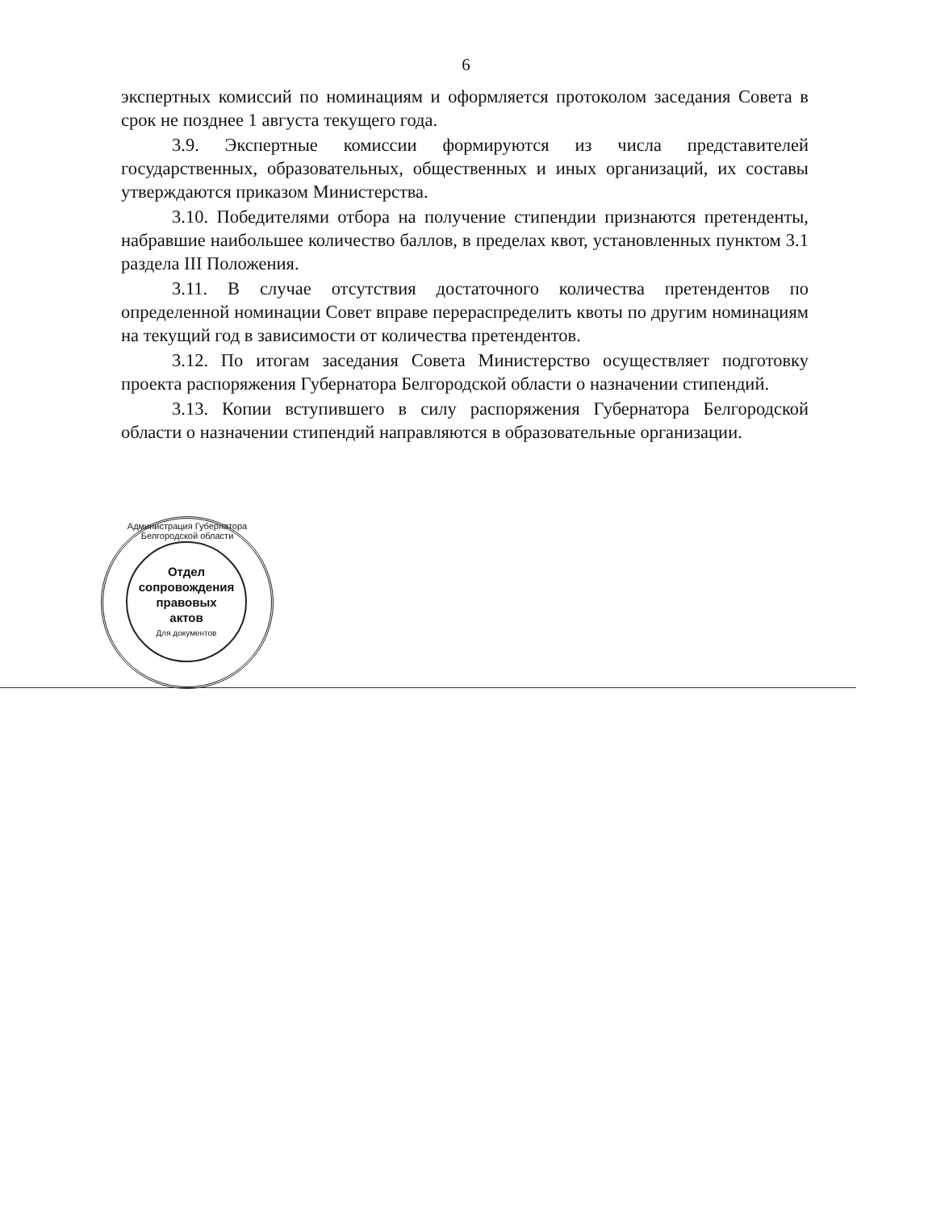6
экспертных комиссий по номинациям и оформляется протоколом заседания Совета в срок не позднее 1 августа текущего года.
3.9. Экспертные комиссии формируются из числа представителей государственных, образовательных, общественных и иных организаций, их составы утверждаются приказом Министерства.
3.10. Победителями отбора на получение стипендии признаются претенденты, набравшие наибольшее количество баллов, в пределах квот, установленных пунктом 3.1 раздела III Положения.
3.11. В случае отсутствия достаточного количества претендентов по определенной номинации Совет вправе перераспределить квоты по другим номинациям на текущий год в зависимости от количества претендентов.
3.12. По итогам заседания Совета Министерство осуществляет подготовку проекта распоряжения Губернатора Белгородской области о назначении стипендий.
3.13. Копии вступившего в силу распоряжения Губернатора Белгородской области о назначении стипендий направляются в образовательные организации.
Администрация Губернатора Белгородской области
Отдел
сопровождения
правовых
актов
Для документов